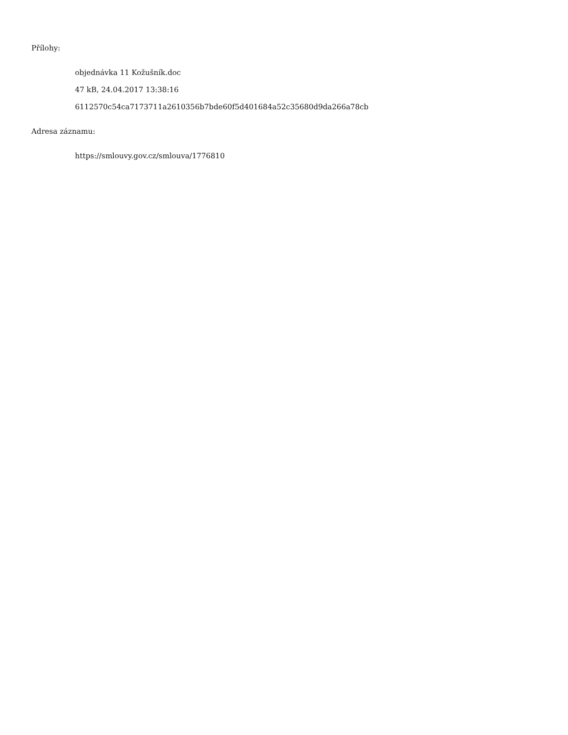Přílohy:
objednávka 11 Kožušník.doc
47 kB, 24.04.2017 13:38:16
6112570c54ca7173711a2610356b7bde60f5d401684a52c35680d9da266a78cb
Adresa záznamu:
https://smlouvy.gov.cz/smlouva/1776810